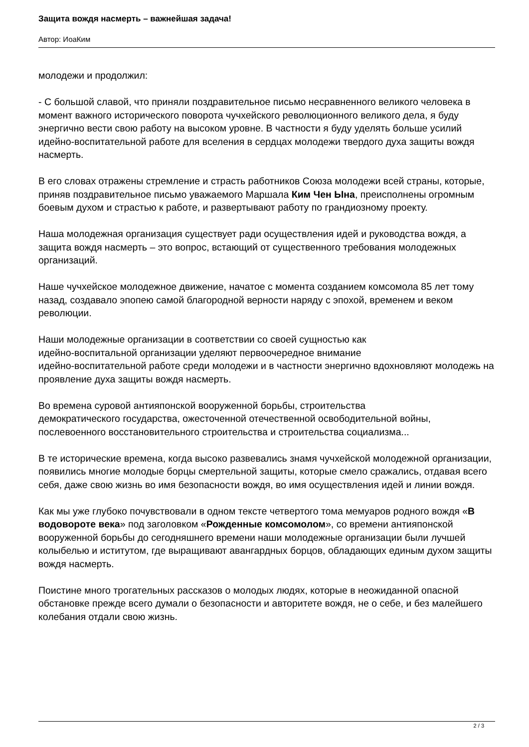Защита вождя насмерть – важнейшая задача!
Автор: ИоаКим
молодежи и продолжил:
- С большой славой, что приняли поздравительное письмо несравненного великого человека в момент важного исторического поворота чучхейского революционного великого дела, я буду энергично вести свою работу на высоком уровне. В частности я буду уделять больше усилий идейно-воспитательной работе для вселения в сердцах молодежи твердого духа защиты вождя насмерть.
В его словах отражены стремление и страсть работников Союза молодежи всей страны, которые, приняв поздравительное письмо уважаемого Маршала Ким Чен Ына, преисполнены огромным боевым духом и страстью к работе, и развертывают работу по грандиозному проекту.
Наша молодежная организация существует ради осуществления идей и руководства вождя, а защита вождя насмерть – это вопрос, встающий от существенного требования молодежных организаций.
Наше чучхейское молодежное движение, начатое с момента созданием комсомола 85 лет тому назад, создавало эпопею самой благородной верности наряду с эпохой, временем и веком революции.
Наши молодежные организации в соответствии со своей сущностью как
идейно-воспитальной организации уделяют первоочередное внимание
идейно-воспитательной работе среди молодежи и в частности энергично вдохновляют молодежь на проявление духа защиты вождя насмерть.
Во времена суровой антияпонской вооруженной борьбы, строительства
демократического государства, ожесточенной отечественной освободительной войны, послевоенного восстановительного строительства и строительства социализма...
В те исторические времена, когда высоко развевались знамя чучхейской молодежной организации, появились многие молодые борцы смертельной защиты, которые смело сражались, отдавая всего себя, даже свою жизнь во имя безопасности вождя, во имя осуществления идей и линии вождя.
Как мы уже глубоко почувствовали в одном тексте четвертого тома мемуаров родного вождя «В водовороте века» под заголовком «Рожденные комсомолом», со времени антияпонской вооруженной борьбы до сегодняшнего времени наши молодежные организации были лучшей колыбелью и иститутом, где выращивают авангардных борцов, обладающих единым духом защиты вождя насмерть.
Поистине много трогательных рассказов о молодых людях, которые в неожиданной опасной обстановке прежде всего думали о безопасности и авторитете вождя, не о себе, и без малейшего колебания отдали свою жизнь.
2 / 3